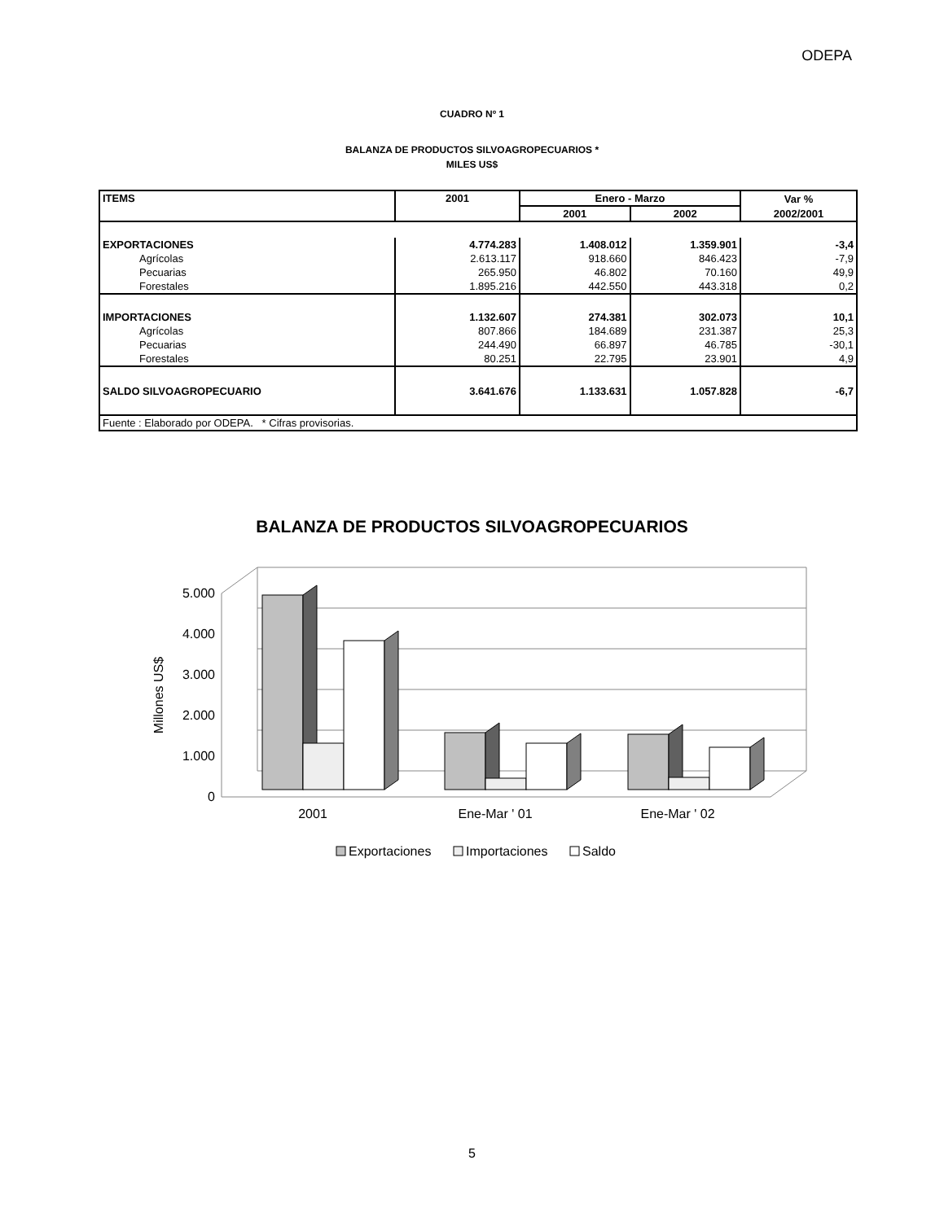ODEPA
CUADRO Nº 1
BALANZA DE PRODUCTOS SILVOAGROPECUARIOS *
MILES US$
| ITEMS | 2001 | Enero - Marzo | | Var % |
| --- | --- | --- | --- | --- |
| | | 2001 | 2002 | 2002/2001 |
| EXPORTACIONES | 4.774.283 | 1.408.012 | 1.359.901 | -3,4 |
| Agrícolas | 2.613.117 | 918.660 | 846.423 | -7,9 |
| Pecuarias | 265.950 | 46.802 | 70.160 | 49,9 |
| Forestales | 1.895.216 | 442.550 | 443.318 | 0,2 |
| IMPORTACIONES | 1.132.607 | 274.381 | 302.073 | 10,1 |
| Agrícolas | 807.866 | 184.689 | 231.387 | 25,3 |
| Pecuarias | 244.490 | 66.897 | 46.785 | -30,1 |
| Forestales | 80.251 | 22.795 | 23.901 | 4,9 |
| SALDO SILVOAGROPECUARIO | 3.641.676 | 1.133.631 | 1.057.828 | -6,7 |
| Fuente : Elaborado por ODEPA. * Cifras provisorias. | | | | |
BALANZA DE PRODUCTOS SILVOAGROPECUARIOS
0
1.000
2.000
3.000
4.000
5.000
Millones US$
2001
Ene-Mar ' 01
Ene-Mar ' 02
Exportaciones
Importaciones
Saldo
5